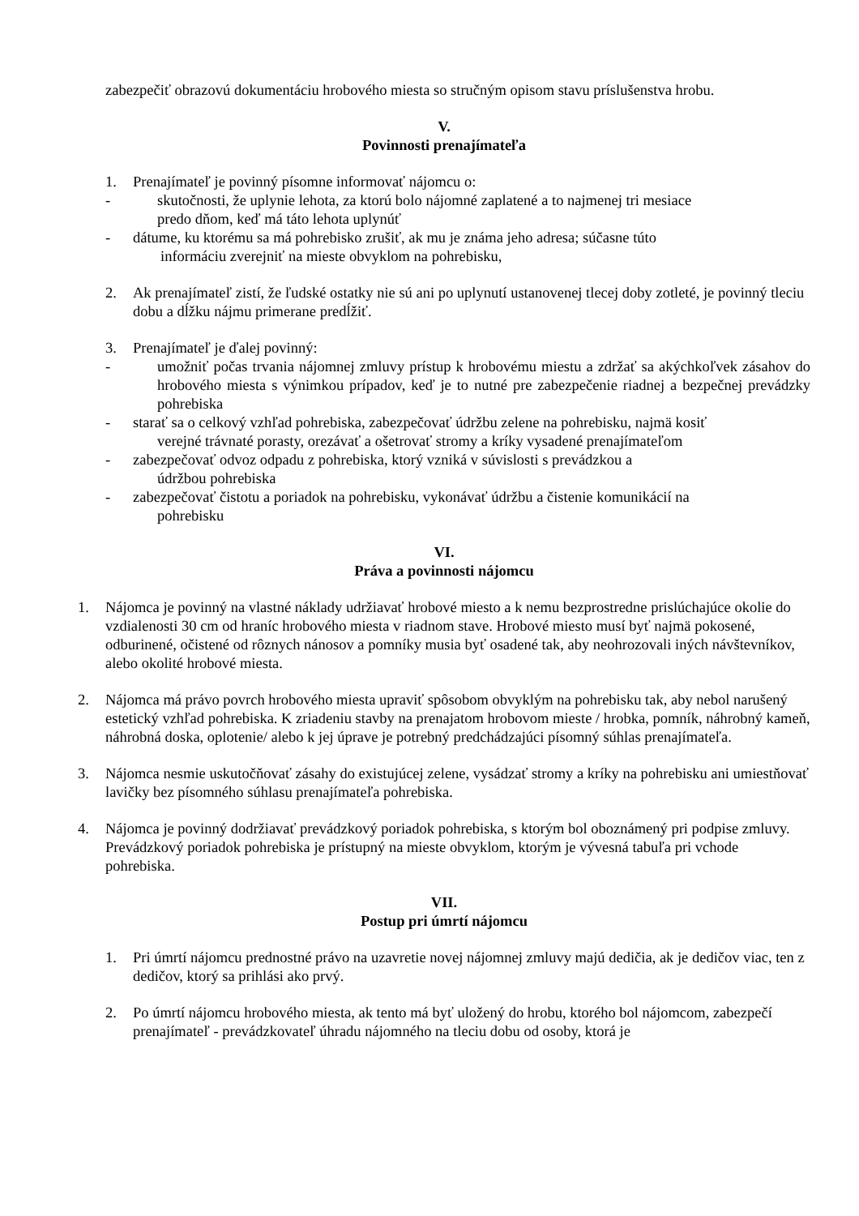zabezpečiť obrazovú dokumentáciu hrobového miesta so stručným opisom stavu príslušenstva hrobu.
V.
Povinnosti prenajímateľa
1. Prenajímateľ je povinný písomne informovať nájomcu o:
- skutočnosti, že uplynie lehota, za ktorú bolo nájomné zaplatené a to najmenej tri mesiace
predo dňom, keď má táto lehota uplynúť
- dátume, ku ktorému sa má pohrebisko zrušiť, ak mu je známa jeho adresa; súčasne túto
informáciu zverejniť na mieste obvyklom na pohrebisku,
2. Ak prenajímateľ zistí, že ľudské ostatky nie sú ani po uplynutí ustanovenej tlecej doby zotleté, je povinný tleciu dobu a dĺžku nájmu primerane predĺžiť.
3. Prenajímateľ je ďalej povinný:
- umožniť počas trvania nájomnej zmluvy prístup k hrobovému miestu a zdržať sa akýchkoľvek zásahov do hrobového miesta s výnimkou prípadov, keď je to nutné pre zabezpečenie riadnej a bezpečnej prevádzky pohrebiska
- starať sa o celkový vzhľad pohrebiska, zabezpečovať údržbu zelene na pohrebisku, najmä kosiť
verejné trávnaté porasty, orezávať a ošetrovať stromy a kríky vysadené prenajímateľom
- zabezpečovať odvoz odpadu z pohrebiska, ktorý vzniká v súvislosti s prevádzkou a
údržbou pohrebiska
- zabezpečovať čistotu a poriadok na pohrebisku, vykonávať údržbu a čistenie komunikácií na
pohrebisku
VI.
Práva a povinnosti nájomcu
1. Nájomca je povinný na vlastné náklady udržiavať hrobové miesto a k nemu bezprostredne prislúchajúce okolie do vzdialenosti 30 cm od hraníc hrobového miesta v riadnom stave. Hrobové miesto musí byť najmä pokosené, odburinené, očistené od rôznych nánosov a pomníky musia byť osadené tak, aby neohrozovali iných návštevníkov, alebo okolité hrobové miesta.
2. Nájomca má právo povrch hrobového miesta upraviť spôsobom obvyklým na pohrebisku tak, aby nebol narušený estetický vzhľad pohrebiska. K zriadeniu stavby na prenajatom hrobovom mieste / hrobka, pomník, náhrobný kameň, náhrobná doska, oplotenie/ alebo k jej úprave je potrebný predchádzajúci písomný súhlas prenajímateľa.
3. Nájomca nesmie uskutočňovať zásahy do existujúcej zelene, vysádzať stromy a kríky na pohrebisku ani umiestňovať lavičky bez písomného súhlasu prenajímateľa pohrebiska.
4. Nájomca je povinný dodržiavať prevádzkový poriadok pohrebiska, s ktorým bol oboznámený pri podpise zmluvy. Prevádzkový poriadok pohrebiska je prístupný na mieste obvyklom, ktorým je vývesná tabuľa pri vchode pohrebiska.
VII.
Postup pri úmrtí nájomcu
1. Pri úmrtí nájomcu prednostné právo na uzavretie novej nájomnej zmluvy majú dedičia, ak je dedičov viac, ten z dedičov, ktorý sa prihlási ako prvý.
2. Po úmrtí nájomcu hrobového miesta, ak tento má byť uložený do hrobu, ktorého bol nájomcom, zabezpečí prenajímateľ - prevádzkovateľ úhradu nájomného na tleciu dobu od osoby, ktorá je